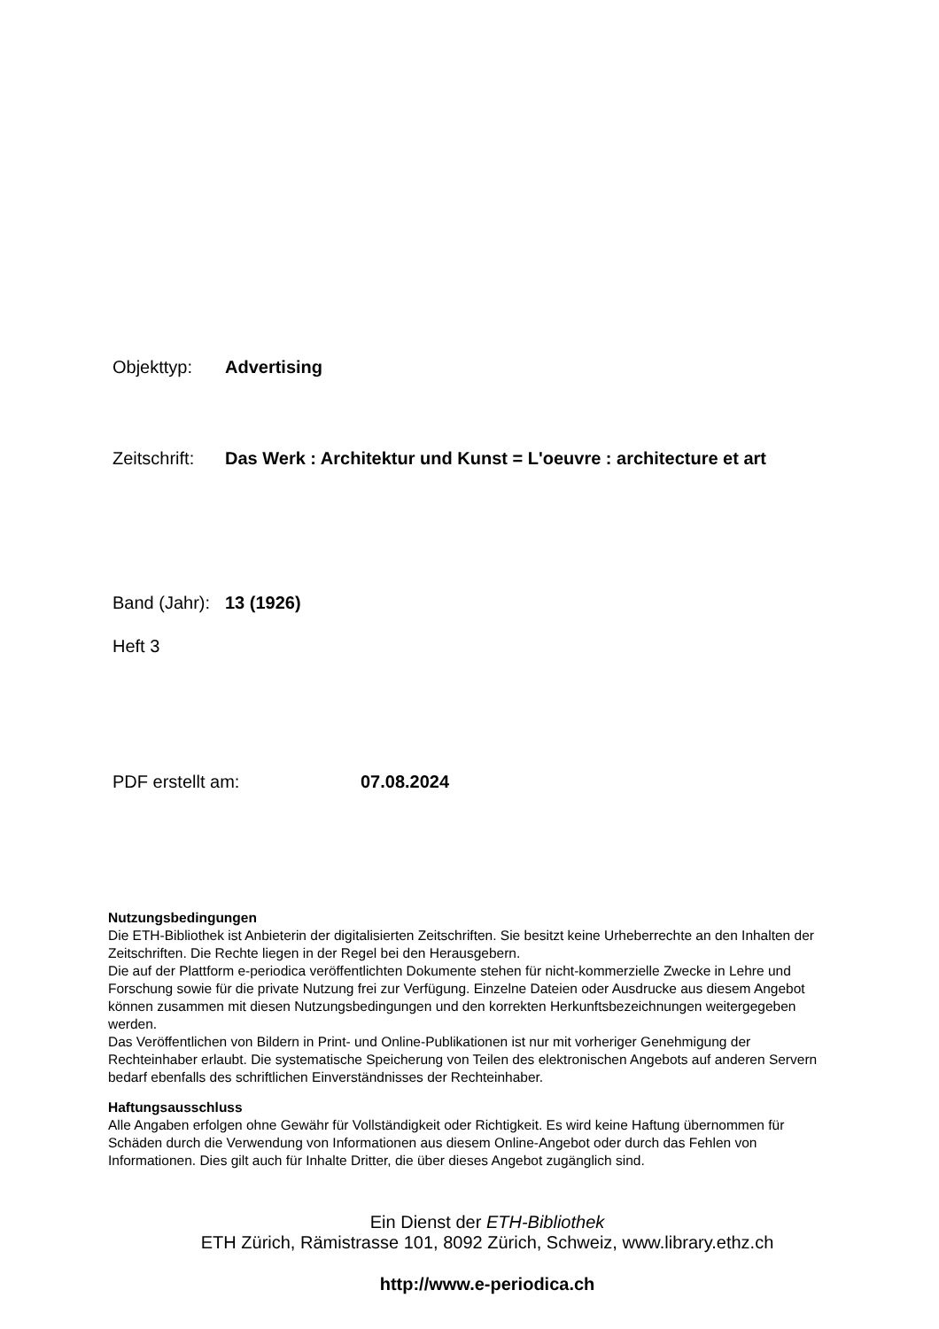Objekttyp: Advertising
Zeitschrift: Das Werk : Architektur und Kunst = L'oeuvre : architecture et art
Band (Jahr): 13 (1926)
Heft 3
PDF erstellt am: 07.08.2024
Nutzungsbedingungen
Die ETH-Bibliothek ist Anbieterin der digitalisierten Zeitschriften. Sie besitzt keine Urheberrechte an den Inhalten der Zeitschriften. Die Rechte liegen in der Regel bei den Herausgebern.
Die auf der Plattform e-periodica veröffentlichten Dokumente stehen für nicht-kommerzielle Zwecke in Lehre und Forschung sowie für die private Nutzung frei zur Verfügung. Einzelne Dateien oder Ausdrucke aus diesem Angebot können zusammen mit diesen Nutzungsbedingungen und den korrekten Herkunftsbezeichnungen weitergegeben werden.
Das Veröffentlichen von Bildern in Print- und Online-Publikationen ist nur mit vorheriger Genehmigung der Rechteinhaber erlaubt. Die systematische Speicherung von Teilen des elektronischen Angebots auf anderen Servern bedarf ebenfalls des schriftlichen Einverständnisses der Rechteinhaber.
Haftungsausschluss
Alle Angaben erfolgen ohne Gewähr für Vollständigkeit oder Richtigkeit. Es wird keine Haftung übernommen für Schäden durch die Verwendung von Informationen aus diesem Online-Angebot oder durch das Fehlen von Informationen. Dies gilt auch für Inhalte Dritter, die über dieses Angebot zugänglich sind.
Ein Dienst der ETH-Bibliothek
ETH Zürich, Rämistrasse 101, 8092 Zürich, Schweiz, www.library.ethz.ch
http://www.e-periodica.ch